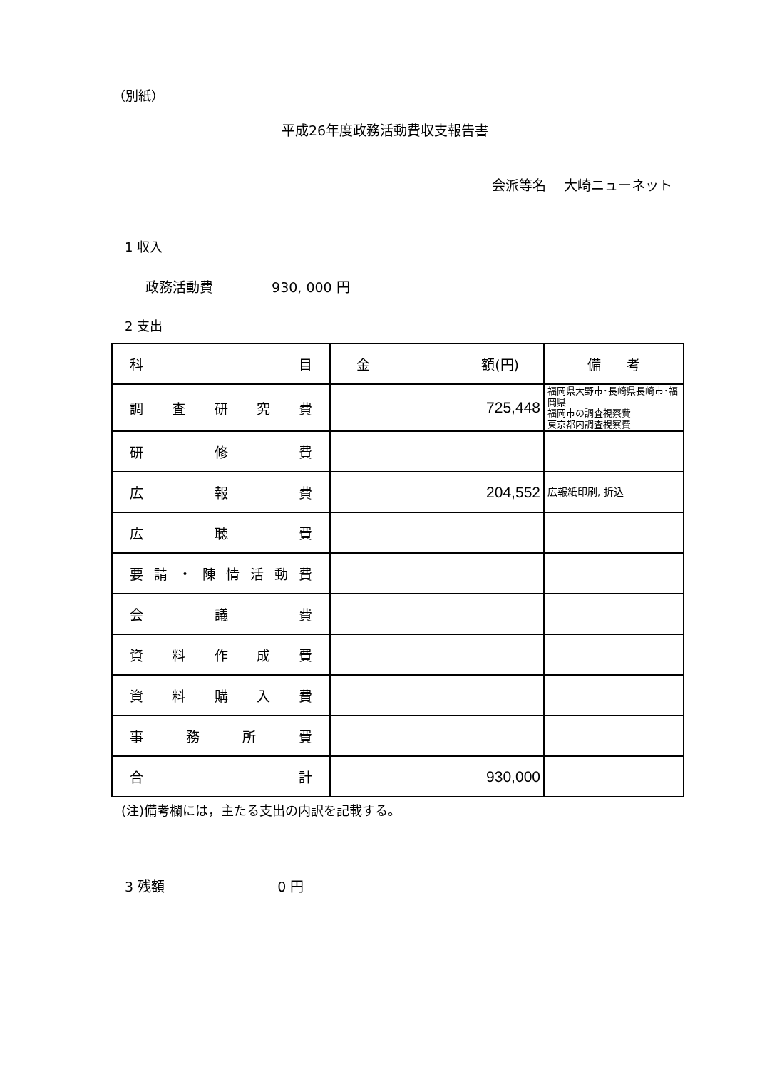（別紙）
平成26年度政務活動費収支報告書
会派等名　 大崎ニューネット
1 収入
政務活動費　　　　 930, 000 円
2 支出
| 科 目 | 金 額(円) | 備 考 |
| 調 査 研 究 費 | 725,448 | 福岡県大野市･長崎県長崎市･福岡県 福岡市の調査視察費 東京都内調査視察費 |
| 研 修 費 | | |
| 広 報 費 | 204,552 | 広報紙印刷, 折込 |
| 広 聴 費 | | |
| 要 請 ・ 陳 情 活 動 費 | | |
| 会 議 費 | | |
| 資 料 作 成 費 | | |
| 資 料 購 入 費 | | |
| 事 務 所 費 | | |
| 合 計 | 930,000 | |
(注)備考欄には，主たる支出の内訳を記載する。
3 残額　　　　　　　　 0 円